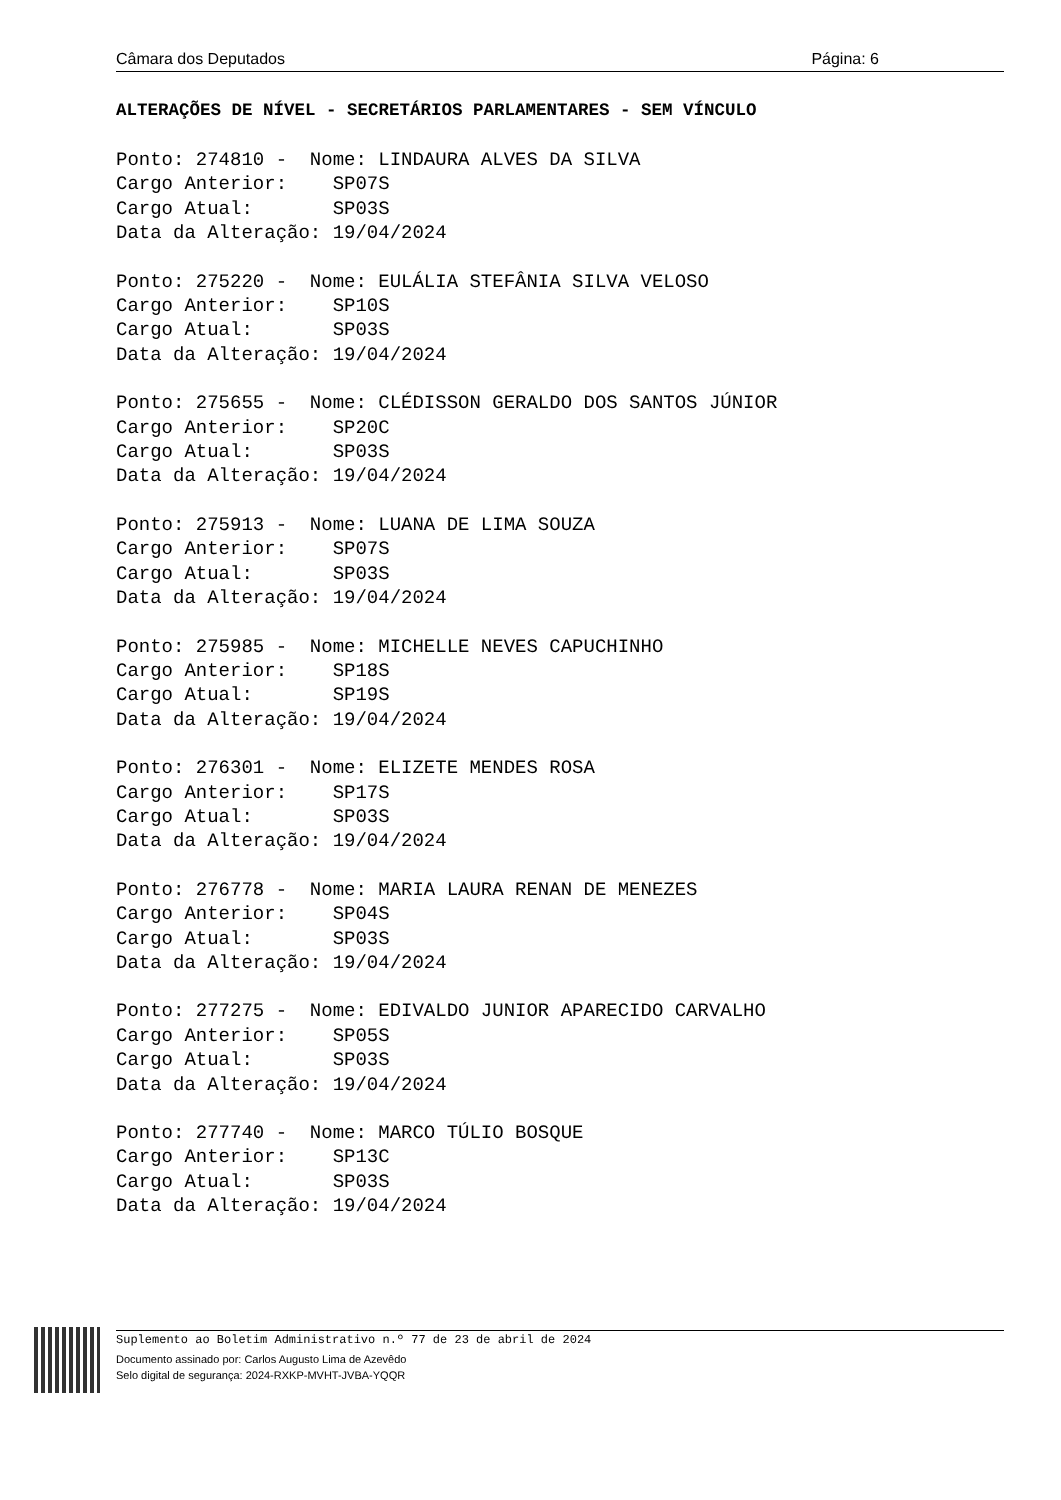Câmara dos Deputados Página: 6
ALTERAÇÕES DE NÍVEL - SECRETÁRIOS PARLAMENTARES - SEM VÍNCULO
Ponto: 274810 -  Nome: LINDAURA ALVES DA SILVA
Cargo Anterior:    SP07S
Cargo Atual:       SP03S
Data da Alteração: 19/04/2024
Ponto: 275220 -  Nome: EULÁLIA STEFÂNIA SILVA VELOSO
Cargo Anterior:    SP10S
Cargo Atual:       SP03S
Data da Alteração: 19/04/2024
Ponto: 275655 -  Nome: CLÉDISSON GERALDO DOS SANTOS JÚNIOR
Cargo Anterior:    SP20C
Cargo Atual:       SP03S
Data da Alteração: 19/04/2024
Ponto: 275913 -  Nome: LUANA DE LIMA SOUZA
Cargo Anterior:    SP07S
Cargo Atual:       SP03S
Data da Alteração: 19/04/2024
Ponto: 275985 -  Nome: MICHELLE NEVES CAPUCHINHO
Cargo Anterior:    SP18S
Cargo Atual:       SP19S
Data da Alteração: 19/04/2024
Ponto: 276301 -  Nome: ELIZETE MENDES ROSA
Cargo Anterior:    SP17S
Cargo Atual:       SP03S
Data da Alteração: 19/04/2024
Ponto: 276778 -  Nome: MARIA LAURA RENAN DE MENEZES
Cargo Anterior:    SP04S
Cargo Atual:       SP03S
Data da Alteração: 19/04/2024
Ponto: 277275 -  Nome: EDIVALDO JUNIOR APARECIDO CARVALHO
Cargo Anterior:    SP05S
Cargo Atual:       SP03S
Data da Alteração: 19/04/2024
Ponto: 277740 -  Nome: MARCO TÚLIO BOSQUE
Cargo Anterior:    SP13C
Cargo Atual:       SP03S
Data da Alteração: 19/04/2024
Suplemento ao Boletim Administrativo n.º 77 de 23 de abril de 2024
Documento assinado por: Carlos Augusto Lima de Azevêdo
Selo digital de segurança: 2024-RXKP-MVHT-JVBA-YQQR